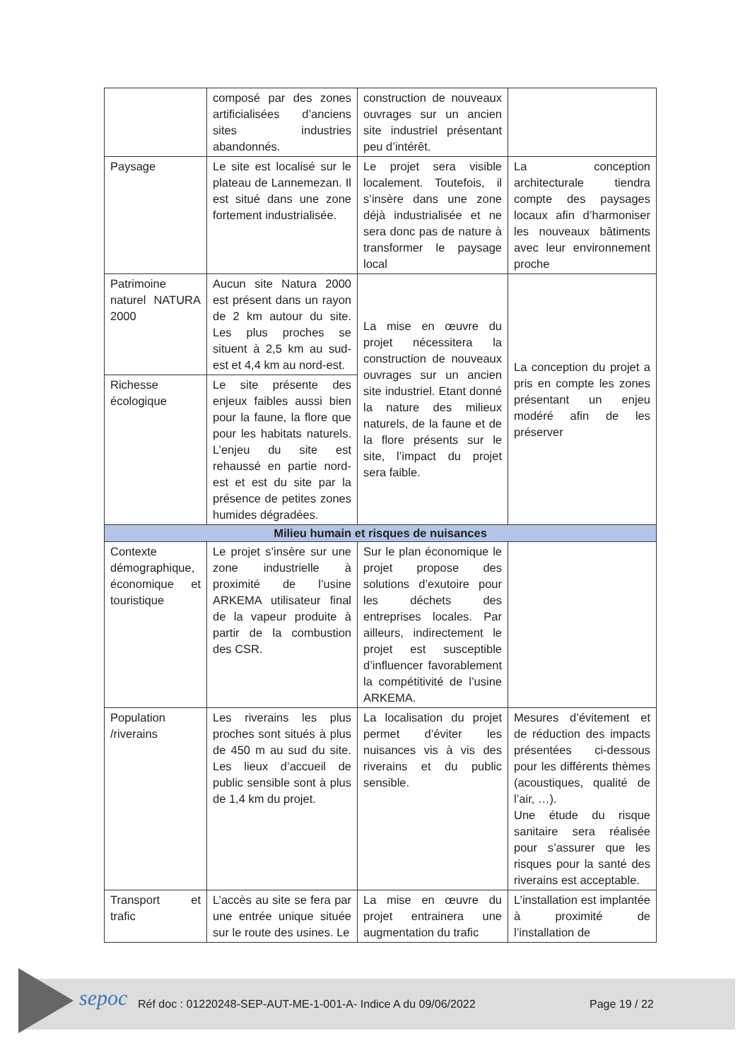| | composé par des zones artificialisées d’anciens sites industries abandonnés. | construction de nouveaux ouvrages sur un ancien site industriel présentant peu d’intérêt. | |
| Paysage | Le site est localisé sur le plateau de Lannemezan. Il est situé dans une zone fortement industrialisée. | Le projet sera visible localement. Toutefois, il s’insère dans une zone déjà industrialisée et ne sera donc pas de nature à transformer le paysage local | La conception architecturale tiendra compte des paysages locaux afin d’harmoniser les nouveaux bâtiments avec leur environnement proche |
| Patrimoine naturel NATURA 2000 | Aucun site Natura 2000 est présent dans un rayon de 2 km autour du site. Les plus proches se situent à 2,5 km au sud-est et 4,4 km au nord-est. | La mise en œuvre du projet nécessitera la construction de nouveaux ouvrages sur un ancien site industriel. Etant donné la nature des milieux naturels, de la faune et de la flore présents sur le site, l’impact du projet sera faible. | La conception du projet a pris en compte les zones présentant un enjeu modéré afin de les préserver |
| Richesse écologique | Le site présente des enjeux faibles aussi bien pour la faune, la flore que pour les habitats naturels. L’enjeu du site est rehaussé en partie nord-est et est du site par la présence de petites zones humides dégradées. | | |
| Milieu humain et risques de nuisances | | | |
| Contexte démographique, économique et touristique | Le projet s’insère sur une zone industrielle à proximité de l’usine ARKEMA utilisateur final de la vapeur produite à partir de la combustion des CSR. | Sur le plan économique le projet propose des solutions d’exutoire pour les déchets des entreprises locales. Par ailleurs, indirectement le projet est susceptible d’influencer favorablement la compétitivité de l’usine ARKEMA. | |
| Population /riverains | Les riverains les plus proches sont situés à plus de 450 m au sud du site. Les lieux d’accueil de public sensible sont à plus de 1,4 km du projet. | La localisation du projet permet d’éviter les nuisances vis à vis des riverains et du public sensible. | Mesures d’évitement et de réduction des impacts présentées ci-dessous pour les différents thèmes (acoustiques, qualité de l’air, …). Une étude du risque sanitaire sera réalisée pour s’assurer que les risques pour la santé des riverains est acceptable. |
| Transport et trafic | L’accès au site se fera par une entrée unique située sur le route des usines. Le | La mise en œuvre du projet entrainera une augmentation du trafic | L’installation est implantée à proximité de l’installation de |
sepoc
Réf doc : 01220248-SEP-AUT-ME-1-001-A- Indice A du 09/06/2022
Page 19 / 22